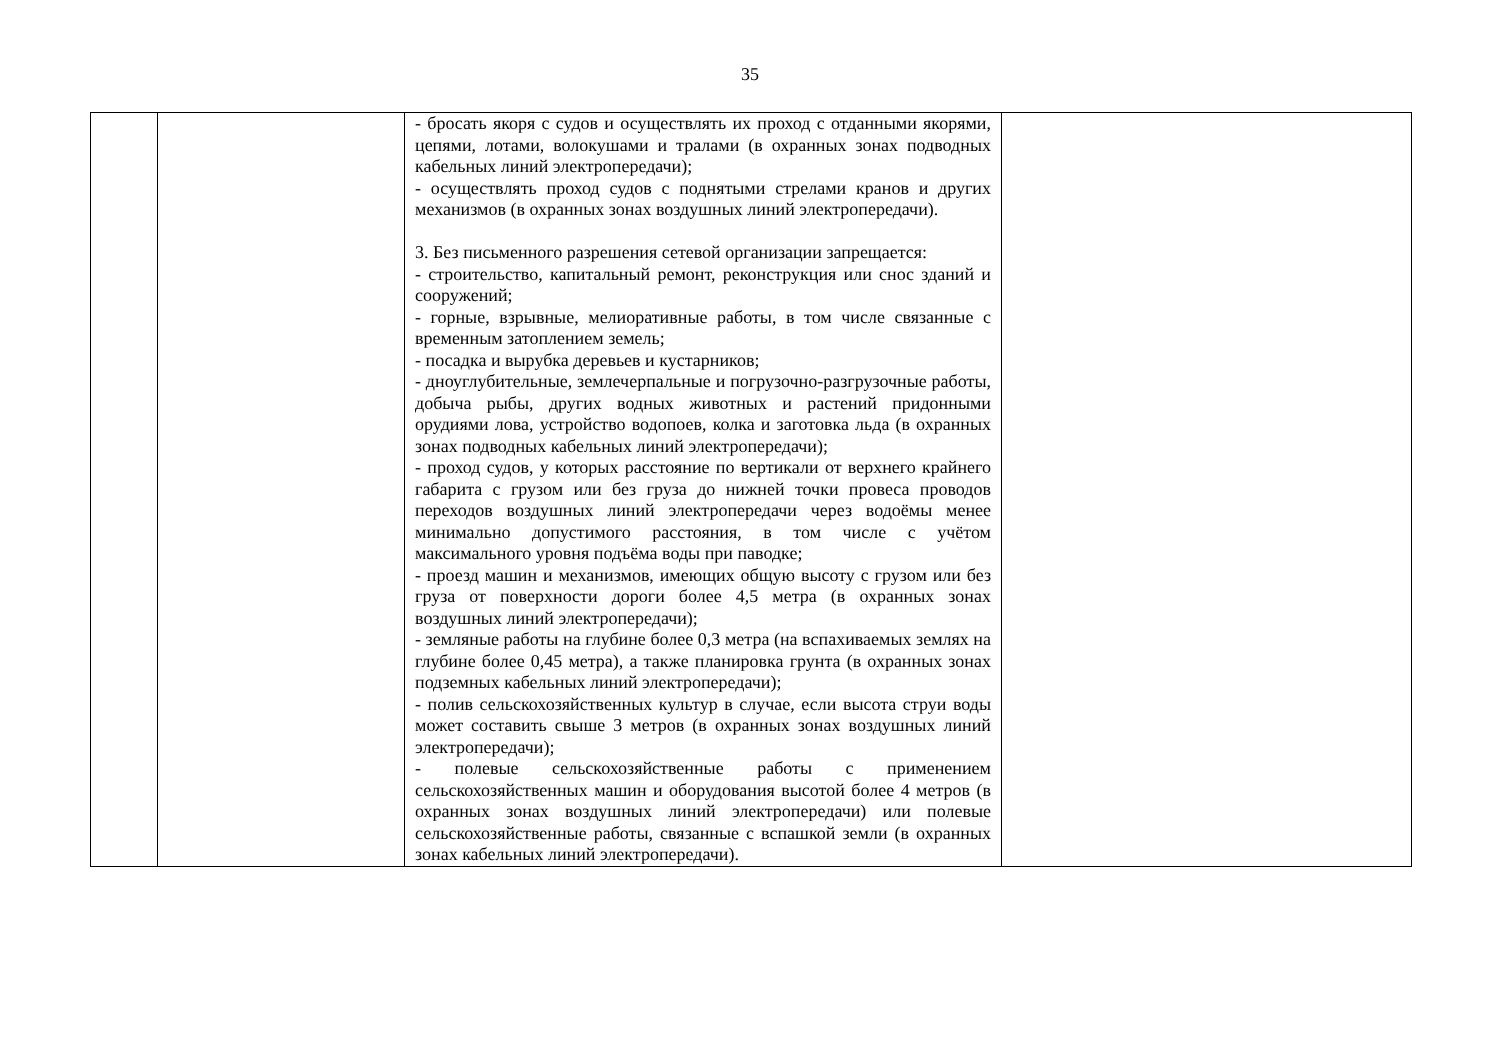35
| | | - бросать якоря с судов и осуществлять их проход с отданными якорями, цепями, лотами, волокушами и тралами (в охранных зонах подводных кабельных линий электропередачи); - осуществлять проход судов с поднятыми стрелами кранов и других механизмов (в охранных зонах воздушных линий электропередачи). 3. Без письменного разрешения сетевой организации запрещается: - строительство, капитальный ремонт, реконструкция или снос зданий и сооружений; - горные, взрывные, мелиоративные работы, в том числе связанные с временным затоплением земель; - посадка и вырубка деревьев и кустарников; - дноуглубительные, землечерпальные и погрузочно-разгрузочные работы, добыча рыбы, других водных животных и растений придонными орудиями лова, устройство водопоев, колка и заготовка льда (в охранных зонах подводных кабельных линий электропередачи); - проход судов, у которых расстояние по вертикали от верхнего крайнего габарита с грузом или без груза до нижней точки провеса проводов переходов воздушных линий электропередачи через водоёмы менее минимально допустимого расстояния, в том числе с учётом максимального уровня подъёма воды при паводке; - проезд машин и механизмов, имеющих общую высоту с грузом или без груза от поверхности дороги более 4,5 метра (в охранных зонах воздушных линий электропередачи); - земляные работы на глубине более 0,3 метра (на вспахиваемых землях на глубине более 0,45 метра), а также планировка грунта (в охранных зонах подземных кабельных линий электропередачи); - полив сельскохозяйственных культур в случае, если высота струи воды может составить свыше 3 метров (в охранных зонах воздушных линий электропередачи); - полевые сельскохозяйственные работы с применением сельскохозяйственных машин и оборудования высотой более 4 метров (в охранных зонах воздушных линий электропередачи) или полевые сельскохозяйственные работы, связанные с вспашкой земли (в охранных зонах кабельных линий электропередачи). | |